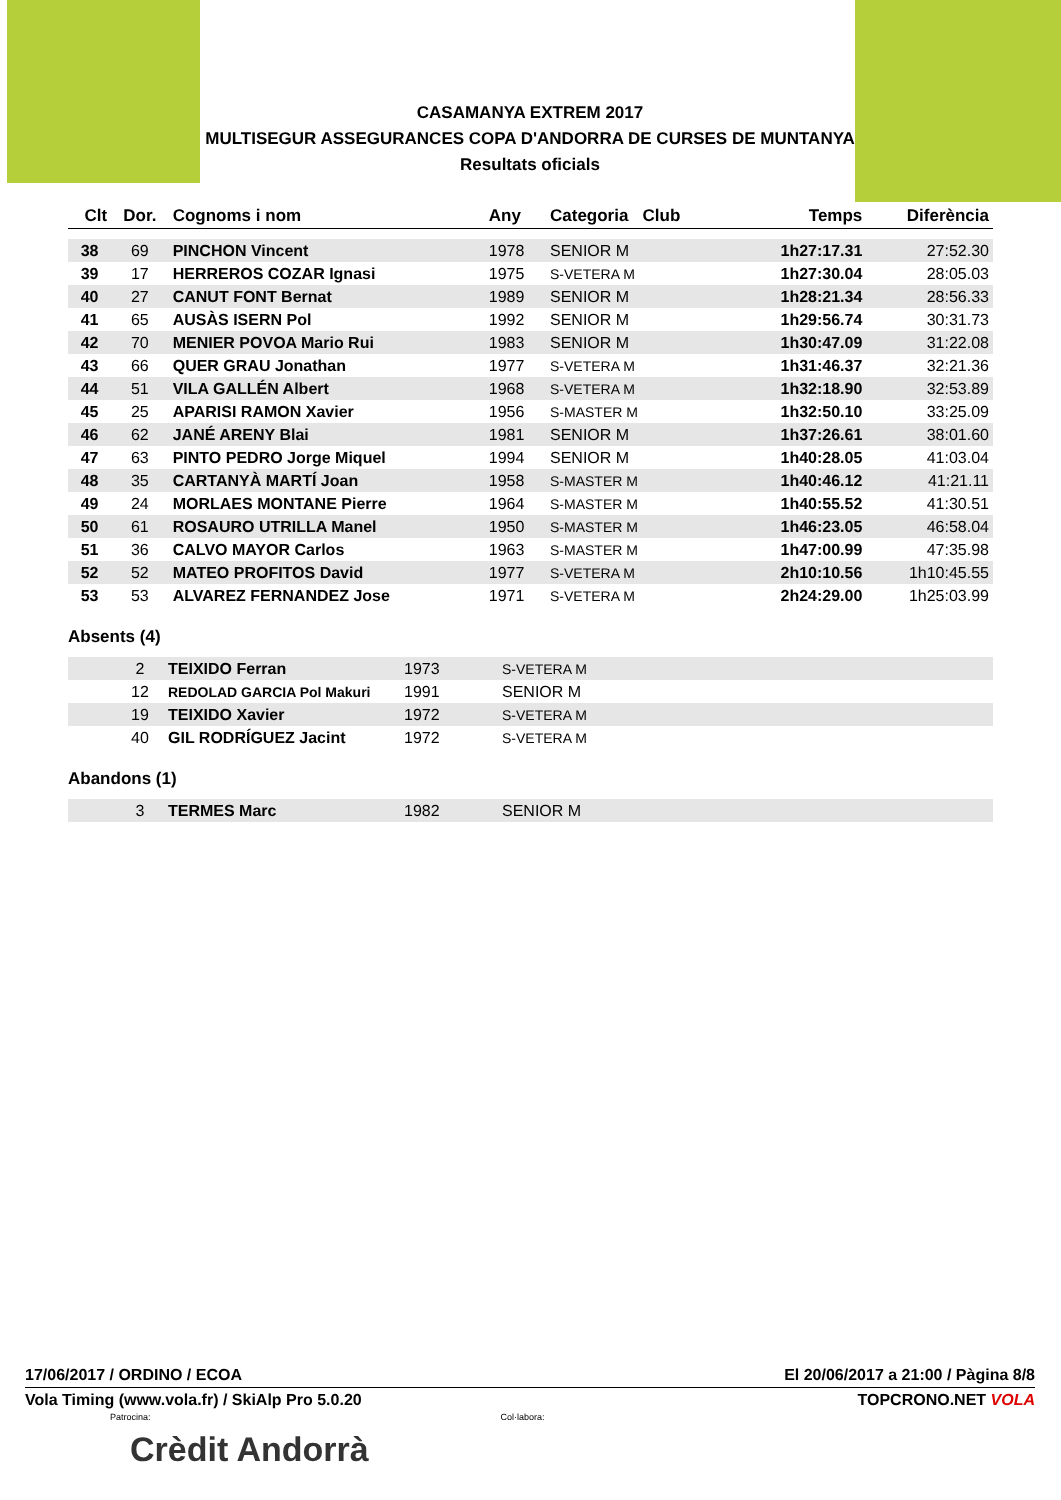CASAMANYA EXTREM 2017
MULTISEGUR ASSEGURANCES COPA D'ANDORRA DE CURSES DE MUNTANYA
Resultats oficials
| Clt | Dor. | Cognoms i nom | Any | Categoria Club | Temps | Diferència |
| --- | --- | --- | --- | --- | --- | --- |
| 38 | 69 | PINCHON Vincent | 1978 | SENIOR M | 1h27:17.31 | 27:52.30 |
| 39 | 17 | HERREROS COZAR Ignasi | 1975 | S-VETERA M | 1h27:30.04 | 28:05.03 |
| 40 | 27 | CANUT FONT Bernat | 1989 | SENIOR M | 1h28:21.34 | 28:56.33 |
| 41 | 65 | AUSÀS ISERN Pol | 1992 | SENIOR M | 1h29:56.74 | 30:31.73 |
| 42 | 70 | MENIER POVOA Mario Rui | 1983 | SENIOR M | 1h30:47.09 | 31:22.08 |
| 43 | 66 | QUER GRAU Jonathan | 1977 | S-VETERA M | 1h31:46.37 | 32:21.36 |
| 44 | 51 | VILA GALLÉN Albert | 1968 | S-VETERA M | 1h32:18.90 | 32:53.89 |
| 45 | 25 | APARISI RAMON Xavier | 1956 | S-MASTER M | 1h32:50.10 | 33:25.09 |
| 46 | 62 | JANÉ ARENY Blai | 1981 | SENIOR M | 1h37:26.61 | 38:01.60 |
| 47 | 63 | PINTO PEDRO Jorge Miquel | 1994 | SENIOR M | 1h40:28.05 | 41:03.04 |
| 48 | 35 | CARTANYÀ MARTÍ Joan | 1958 | S-MASTER M | 1h40:46.12 | 41:21.11 |
| 49 | 24 | MORLAES MONTANE Pierre | 1964 | S-MASTER M | 1h40:55.52 | 41:30.51 |
| 50 | 61 | ROSAURO UTRILLA Manel | 1950 | S-MASTER M | 1h46:23.05 | 46:58.04 |
| 51 | 36 | CALVO MAYOR Carlos | 1963 | S-MASTER M | 1h47:00.99 | 47:35.98 |
| 52 | 52 | MATEO PROFITOS David | 1977 | S-VETERA M | 2h10:10.56 | 1h10:45.55 |
| 53 | 53 | ALVAREZ FERNANDEZ Jose | 1971 | S-VETERA M | 2h24:29.00 | 1h25:03.99 |
Absents (4)
| | 2 | TEIXIDO Ferran | 1973 | S-VETERA M |
| | 12 | REDOLAD GARCIA Pol Makuri | 1991 | SENIOR M |
| | 19 | TEIXIDO Xavier | 1972 | S-VETERA M |
| | 40 | GIL RODRÍGUEZ Jacint | 1972 | S-VETERA M |
Abandons (1)
| | 3 | TERMES Marc | 1982 | SENIOR M |
17/06/2017 / ORDINO / ECOA El 20/06/2017 a 21:00 / Pàgina 8/8
Vola Timing (www.vola.fr) / SkiAlp Pro 5.0.20 TOPCRONO.NET VOLA
Patrocina: Col·labora:
Crèdit Andorrà